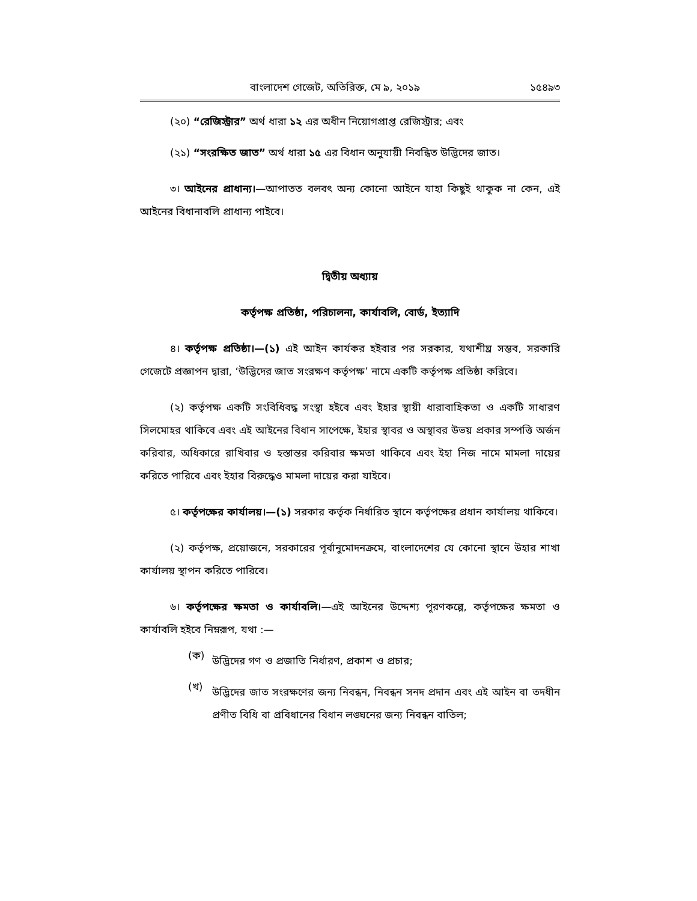বাংলাদেশ গেজেট, অতিরিক্ত, মে ৯, ২০১৯ ১৫৪৯৩
(২০) “রেজিস্ট্রার” অর্থ ধারা ১২ এর অধীন নিয়োগপ্রাপ্ত রেজিস্ট্রার; এবং
(২১) “সংরক্ষিত জাত” অর্থ ধারা ১৫ এর বিধান অনুযায়ী নিবন্ধিত উদ্ভিদের জাত।
৩। আইনের প্রাধান্য।—আপাতত বলবৎ অন্য কোনো আইনে যাহা কিছুই থাকুক না কেন, এই আইনের বিধানাবলি প্রাধান্য পাইবে।
দ্বিতীয় অধ্যায়
কর্তৃপক্ষ প্রতিষ্ঠা, পরিচালনা, কার্যাবলি, বোর্ড, ইত্যাদি
৪। কর্তৃপক্ষ প্রতিষ্ঠা।—(১) এই আইন কার্যকর হইবার পর সরকার, যথাশীঘ্র সম্ভব, সরকারি গেজেটে প্রজ্ঞাপন দ্বারা, ‘উদ্ভিদের জাত সংরক্ষণ কর্তৃপক্ষ’ নামে একটি কর্তৃপক্ষ প্রতিষ্ঠা করিবে।
(২) কর্তৃপক্ষ একটি সংবিধিবদ্ধ সংস্থা হইবে এবং ইহার স্থায়ী ধারাবাহিকতা ও একটি সাধারণ সিলমোহর থাকিবে এবং এই আইনের বিধান সাপেক্ষে, ইহার স্থাবর ও অস্থাবর উভয় প্রকার সম্পত্তি অর্জন করিবার, অধিকারে রাখিবার ও হস্তান্তর করিবার ক্ষমতা থাকিবে এবং ইহা নিজ নামে মামলা দায়ের করিতে পারিবে এবং ইহার বিরুদ্ধেও মামলা দায়ের করা যাইবে।
৫। কর্তৃপক্ষের কার্যালয়।—(১) সরকার কর্তৃক নির্ধারিত স্থানে কর্তৃপক্ষের প্রধান কার্যালয় থাকিবে।
(২) কর্তৃপক্ষ, প্রয়োজনে, সরকারের পূর্বানুমোদনক্রমে, বাংলাদেশের যে কোনো স্থানে উহার শাখা কার্যালয় স্থাপন করিতে পারিবে।
৬। কর্তৃপক্ষের ক্ষমতা ও কার্যাবলি।—এই আইনের উদ্দেশ্য পূরণকল্পে, কর্তৃপক্ষের ক্ষমতা ও কার্যাবলি হইবে নিম্নরূপ, যথা :—
(ক)
উদ্ভিদের গণ ও প্রজাতি নির্ধারণ, প্রকাশ ও প্রচার;
(খ)
উদ্ভিদের জাত সংরক্ষণের জন্য নিবন্ধন, নিবন্ধন সনদ প্রদান এবং এই আইন বা তদধীন প্রণীত বিধি বা প্রবিধানের বিধান লঙ্ঘনের জন্য নিবন্ধন বাতিল;